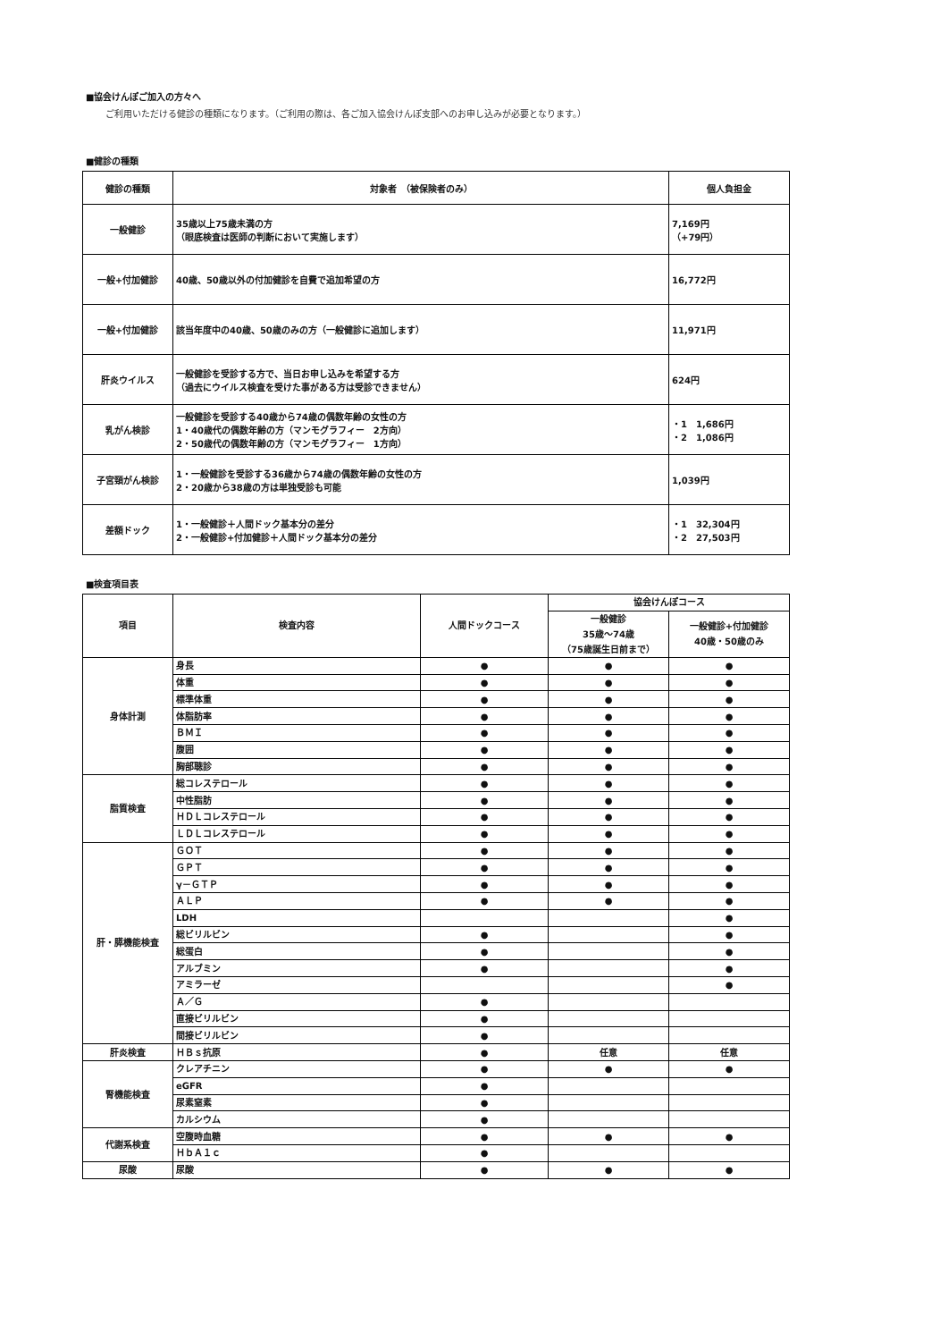■協会けんぽご加入の方々へ
ご利用いただける健診の種類になります。（ご利用の際は、各ご加入協会けんぽ支部へのお申し込みが必要となります。）
■健診の種類
| 健診の種類 | 対象者 （被保険者のみ） | 個人負担金 |
| --- | --- | --- |
| 一般健診 | 35歳以上75歳未満の方 （眼底検査は医師の判断において実施します） | 7,169円 （+79円） |
| 一般+付加健診 | 40歳、50歳以外の付加健診を自費で追加希望の方 | 16,772円 |
| 一般+付加健診 | 該当年度中の40歳、50歳のみの方（一般健診に追加します） | 11,971円 |
| 肝炎ウイルス | 一般健診を受診する方で、当日お申し込みを希望する方 （過去にウイルス検査を受けた事がある方は受診できません） | 624円 |
| 乳がん検診 | 一般健診を受診する40歳から74歳の偶数年齢の女性の方 1・40歳代の偶数年齢の方（マンモグラフィー 2方向） 2・50歳代の偶数年齢の方（マンモグラフィー 1方向） | ・1 1,686円 ・2 1,086円 |
| 子宮頸がん検診 | 1・一般健診を受診する36歳から74歳の偶数年齢の女性の方 2・20歳から38歳の方は単独受診も可能 | 1,039円 |
| 差額ドック | 1・一般健診＋人間ドック基本分の差分 2・一般健診+付加健診＋人間ドック基本分の差分 | ・1 32,304円 ・2 27,503円 |
■検査項目表
| 項目 | 検査内容 | 人間ドックコース | 協会けんぽコース | |
| | | | 一般健診 35歳～74歳 （75歳誕生日前まで） | 一般健診+付加健診 40歳・50歳のみ |
| 身体計測 | 身長 | ● | ● | ● |
| | 体重 | ● | ● | ● |
| | 標準体重 | ● | ● | ● |
| | 体脂肪率 | ● | ● | ● |
| | ＢＭＩ | ● | ● | ● |
| | 腹囲 | ● | ● | ● |
| | 胸部聴診 | ● | ● | ● |
| 脂質検査 | 総コレステロール | ● | ● | ● |
| | 中性脂肪 | ● | ● | ● |
| | ＨＤＬコレステロール | ● | ● | ● |
| | ＬＤＬコレステロール | ● | ● | ● |
| 肝・膵機能検査 | ＧＯＴ | ● | ● | ● |
| | ＧＰＴ | ● | ● | ● |
| | γ－ＧＴＰ | ● | ● | ● |
| | ＡＬＰ | ● | ● | ● |
| | LDH | | | ● |
| | 総ビリルビン | ● | | ● |
| | 総蛋白 | ● | | ● |
| | アルブミン | ● | | ● |
| | アミラーゼ | | | ● |
| | Ａ／Ｇ | ● | | |
| | 直接ビリルビン | ● | | |
| | 間接ビリルビン | ● | | |
| 肝炎検査 | ＨＢｓ抗原 | ● | 任意 | 任意 |
| 腎機能検査 | クレアチニン | ● | ● | ● |
| | eGFR | ● | | |
| | 尿素窒素 | ● | | |
| | カルシウム | ● | | |
| 代謝系検査 | 空腹時血糖 | ● | ● | ● |
| | ＨｂＡ１ｃ | ● | | |
| 尿酸 | 尿酸 | ● | ● | ● |